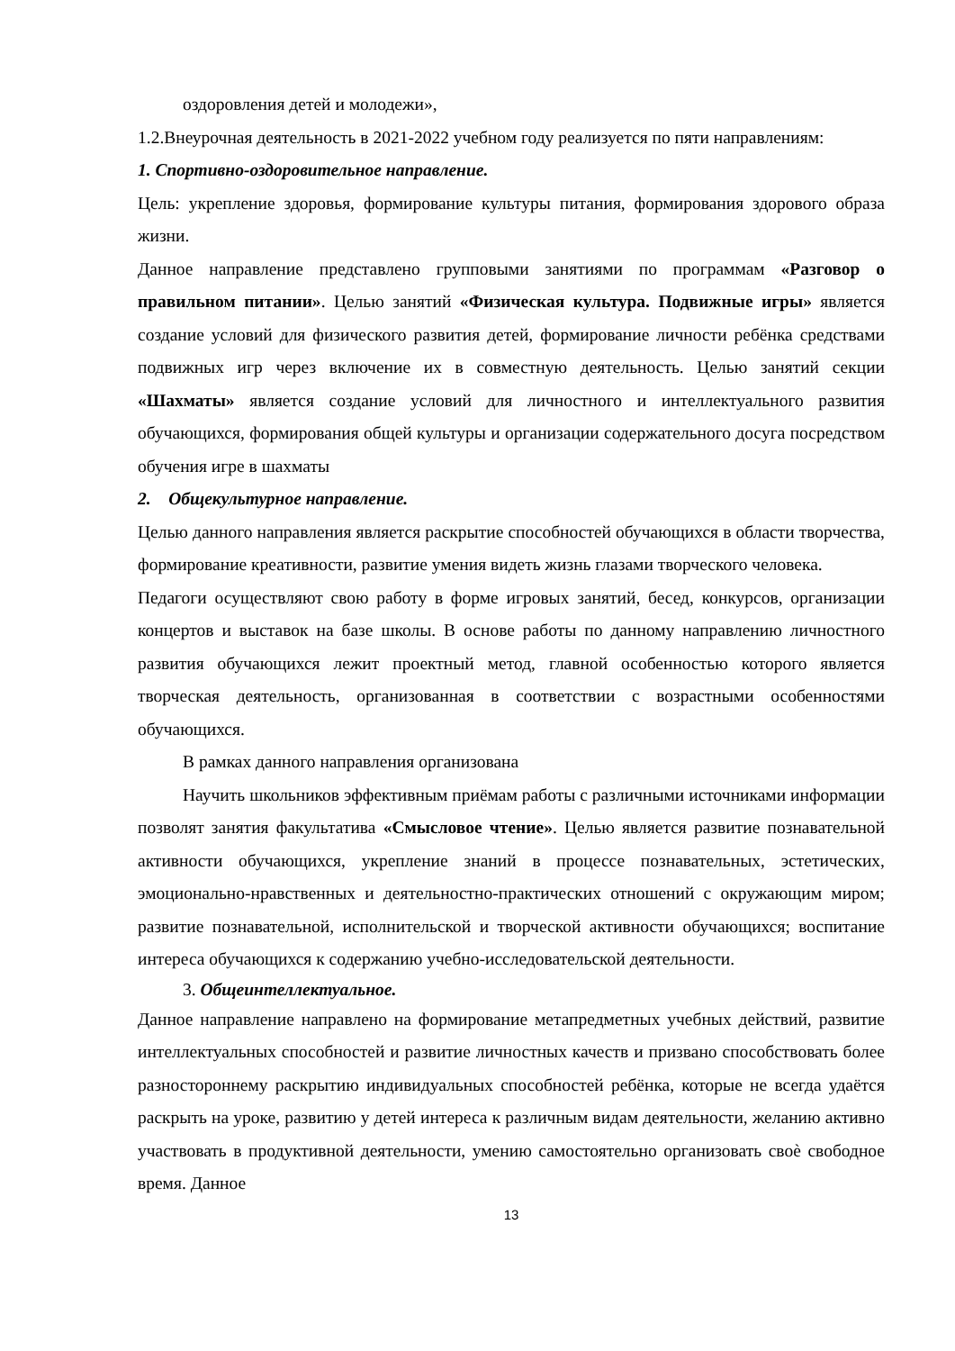оздоровления детей и молодежи»,
1.2.Внеурочная деятельность в 2021-2022 учебном году реализуется по пяти направлениям:
1. Спортивно-оздоровительное направление.
Цель: укрепление здоровья, формирование культуры питания, формирования здорового образа жизни.
Данное направление представлено групповыми занятиями по программам «Разговор о правильном питании». Целью занятий «Физическая культура. Подвижные игры» является создание условий для физического развития детей, формирование личности ребёнка средствами подвижных игр через включение их в совместную деятельность. Целью занятий секции «Шахматы» является создание условий для личностного и интеллектуального развития обучающихся, формирования общей культуры и организации содержательного досуга посредством обучения игре в шахматы
2. Общекультурное направление.
Целью данного направления является раскрытие способностей обучающихся в области творчества, формирование креативности, развитие умения видеть жизнь глазами творческого человека.
Педагоги осуществляют свою работу в форме игровых занятий, бесед, конкурсов, организации концертов и выставок на базе школы. В основе работы по данному направлению личностного развития обучающихся лежит проектный метод, главной особенностью которого является творческая деятельность, организованная в соответствии с возрастными особенностями обучающихся.
В рамках данного направления организована
Научить школьников эффективным приёмам работы с различными источниками информации позволят занятия факультатива «Смысловое чтение». Целью является развитие познавательной активности обучающихся, укрепление знаний в процессе познавательных, эстетических, эмоционально-нравственных и деятельностно-практических отношений с окружающим миром; развитие познавательной, исполнительской и творческой активности обучающихся; воспитание интереса обучающихся к содержанию учебно-исследовательской деятельности.
3. Общеинтеллектуальное.
Данное направление направлено на формирование метапредметных учебных действий, развитие интеллектуальных способностей и развитие личностных качеств и призвано способствовать более разностороннему раскрытию индивидуальных способностей ребёнка, которые не всегда удаётся раскрыть на уроке, развитию у детей интереса к различным видам деятельности, желанию активно участвовать в продуктивной деятельности, умению самостоятельно организовать своѐ свободное время. Данное
13